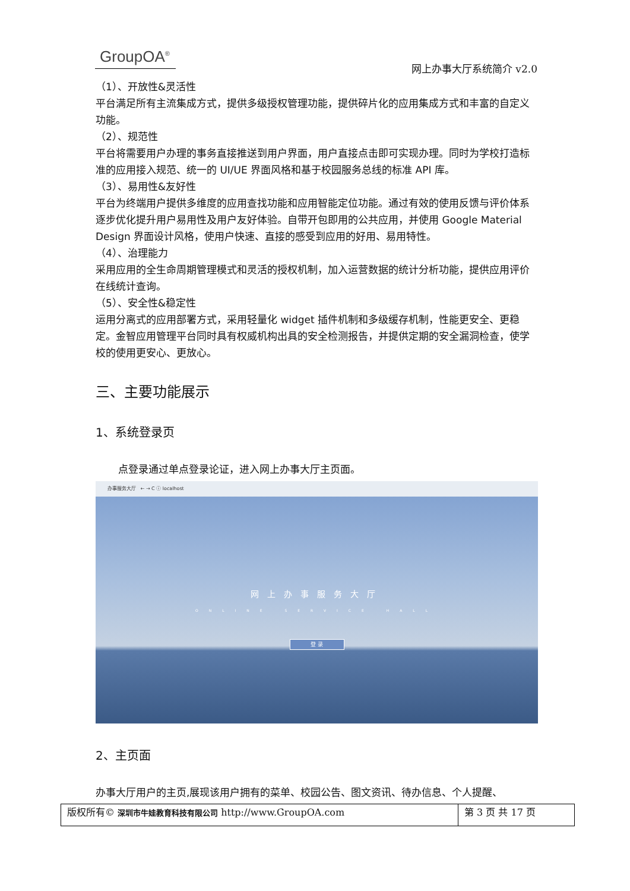GroupOA<sup>®</sup> 网上办事大厅系统简介 v2.0
（1）、开放性&灵活性
平台满足所有主流集成方式，提供多级授权管理功能，提供碎片化的应用集成方式和丰富的自定义功能。
（2）、规范性
平台将需要用户办理的事务直接推送到用户界面，用户直接点击即可实现办理。同时为学校打造标准的应用接入规范、统一的 UI/UE 界面风格和基于校园服务总线的标准 API 库。
（3）、易用性&友好性
平台为终端用户提供多维度的应用查找功能和应用智能定位功能。通过有效的使用反馈与评价体系逐步优化提升用户易用性及用户友好体验。自带开包即用的公共应用，并使用 Google Material Design 界面设计风格，使用户快速、直接的感受到应用的好用、易用特性。
（4）、治理能力
采用应用的全生命周期管理模式和灵活的授权机制，加入运营数据的统计分析功能，提供应用评价在线统计查询。
（5）、安全性&稳定性
运用分离式的应用部署方式，采用轻量化 widget 插件机制和多级缓存机制，性能更安全、更稳定。金智应用管理平台同时具有权威机构出具的安全检测报告，并提供定期的安全漏洞检查，使学校的使用更安心、更放心。
三、主要功能展示
1、系统登录页
点登录通过单点登录论证，进入网上办事大厅主页面。
办事服务大厅 ← → C ⓘ localhost
网上办事服务大厅
ONLINE SERVICE HALL
登 录
2、主页面
办事大厅用户的主页,展现该用户拥有的菜单、校园公告、图文资讯、待办信息、个人提醒、
| 版权所有© 深圳市牛娃教育科技有限公司 http://www.GroupOA.com | 第 3 页 共 17 页 |